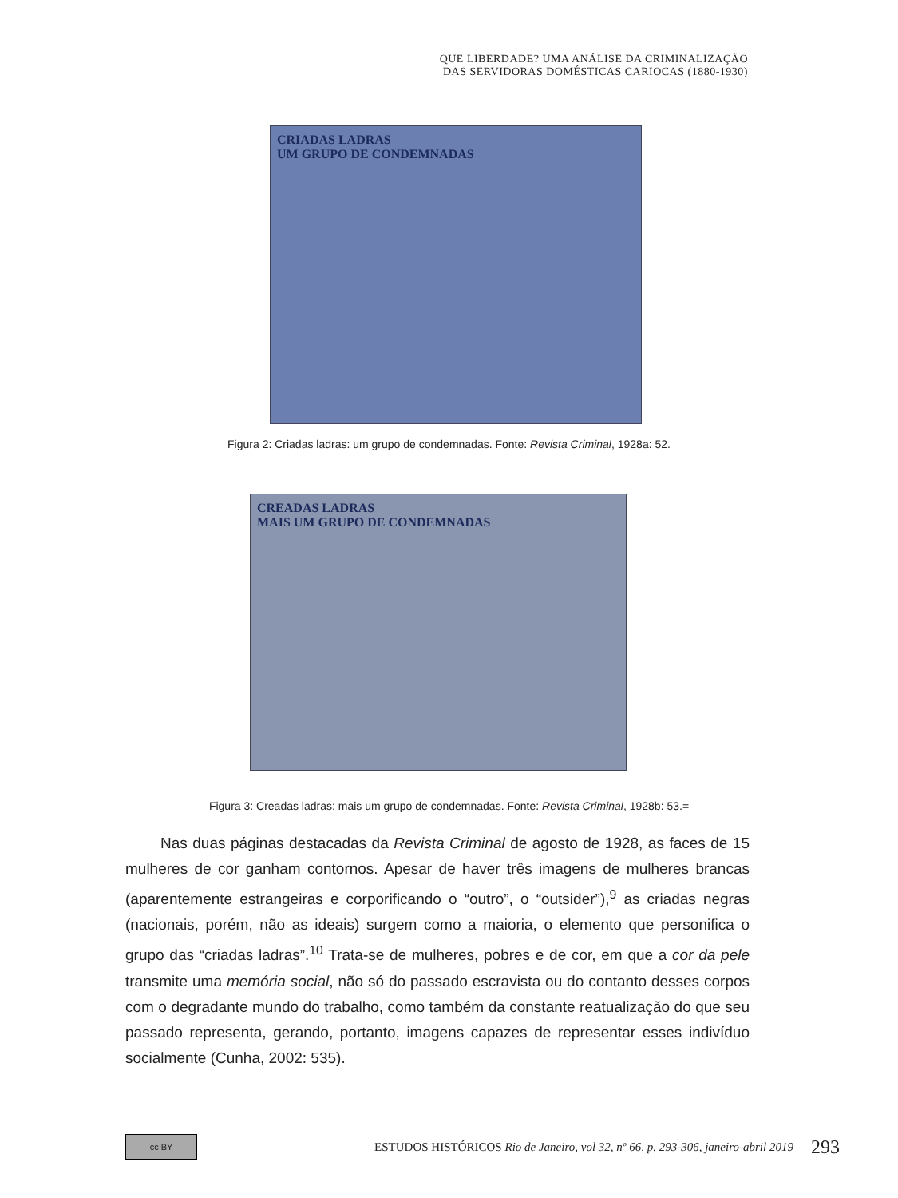QUE LIBERDADE? UMA ANÁLISE DA CRIMINALIZAÇÃO
DAS SERVIDORAS DOMÉSTICAS CARIOCAS (1880-1930)
CRIADAS LADRAS
UM GRUPO DE CONDEMNADAS
Figura 2: Criadas ladras: um grupo de condemnadas. Fonte: Revista Criminal, 1928a: 52.
CREADAS LADRAS
MAIS UM GRUPO DE CONDEMNADAS
Figura 3: Creadas ladras: mais um grupo de condemnadas. Fonte: Revista Criminal, 1928b: 53.=
Nas duas páginas destacadas da Revista Criminal de agosto de 1928, as faces de 15 mulheres de cor ganham contornos. Apesar de haver três imagens de mulheres brancas (aparentemente estrangeiras e corporificando o “outro”, o “outsider”),<sup>9</sup> as criadas negras (nacionais, porém, não as ideais) surgem como a maioria, o elemento que personifica o grupo das “criadas ladras”.<sup>10</sup> Trata-se de mulheres, pobres e de cor, em que a cor da pele transmite uma memória social, não só do passado escravista ou do contanto desses corpos com o degradante mundo do trabalho, como também da constante reatualização do que seu passado representa, gerando, portanto, imagens capazes de representar esses indivíduo socialmente (Cunha, 2002: 535).
cc BY
ESTUDOS HISTÓRICOS Rio de Janeiro, vol 32, nº 66, p. 293-306, janeiro-abril 2019
293